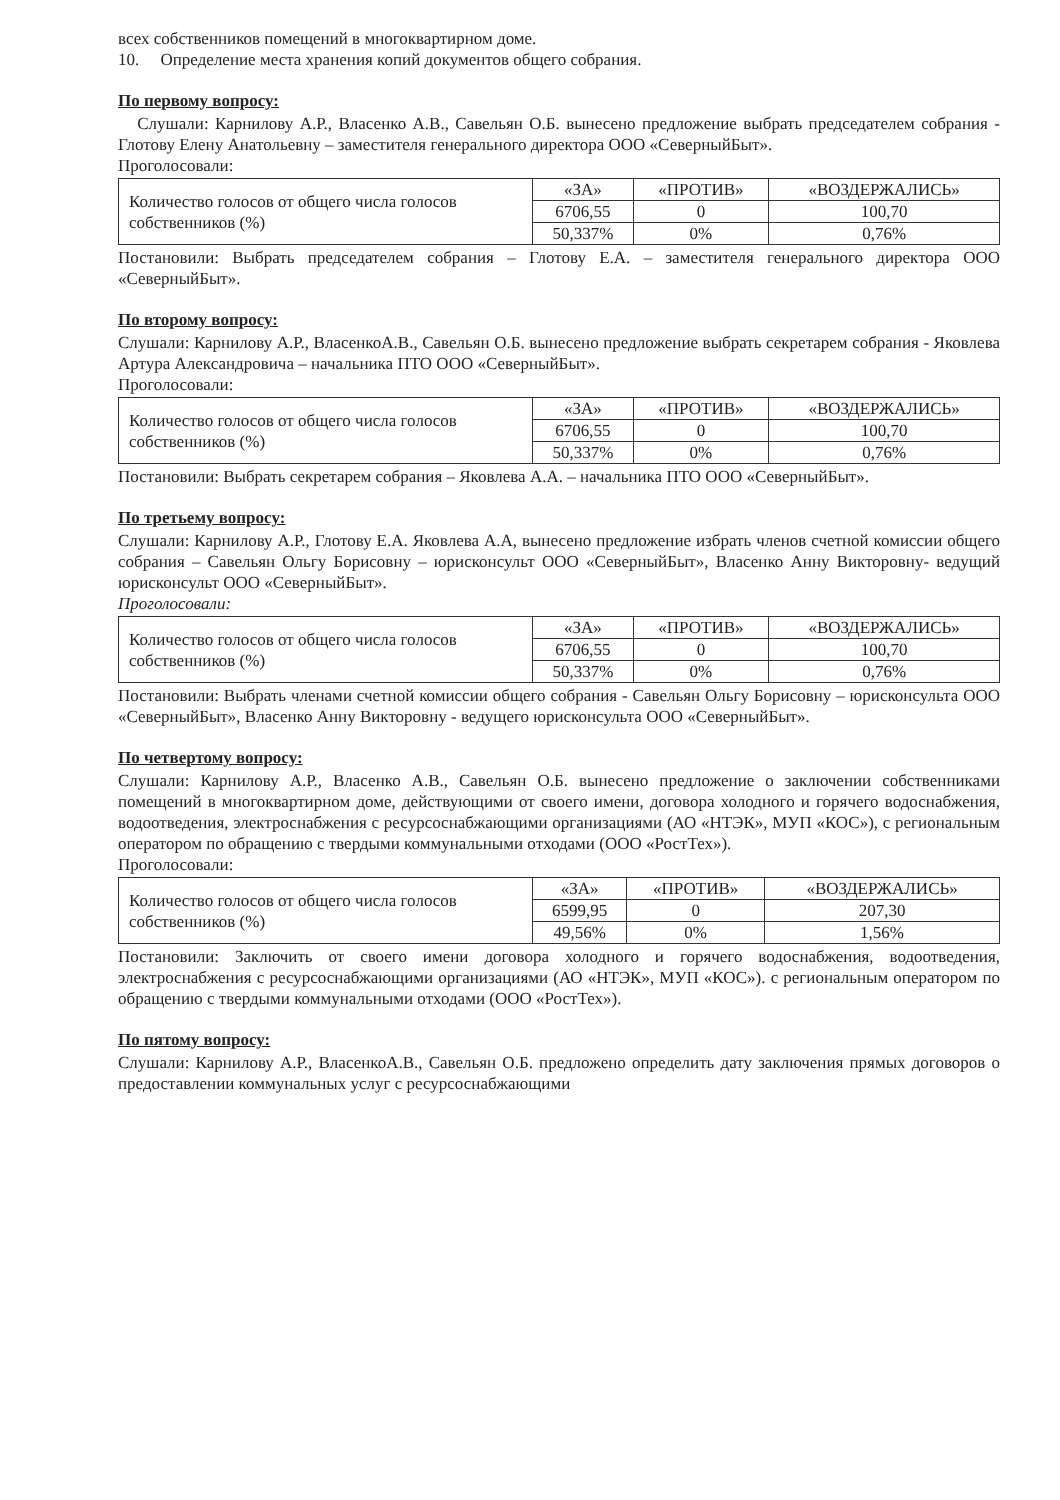всех собственников помещений в многоквартирном доме.
10. Определение места хранения копий документов общего собрания.
По первому вопросу:
Слушали: Карнилову А.Р., Власенко А.В., Савельян О.Б. вынесено предложение выбрать председателем собрания - Глотову Елену Анатольевну – заместителя генерального директора ООО «СеверныйБыт».
Проголосовали:
| Количество голосов от общего числа голосов собственников (%) | «ЗА» | «ПРОТИВ» | «ВОЗДЕРЖАЛИСЬ» |
| | 6706,55 | 0 | 100,70 |
| | 50,337% | 0% | 0,76% |
Постановили: Выбрать председателем собрания – Глотову Е.А. – заместителя генерального директора ООО «СеверныйБыт».
По второму вопросу:
Слушали: Карнилову А.Р., ВласенкоА.В., Савельян О.Б. вынесено предложение выбрать секретарем собрания - Яковлева Артура Александровича – начальника ПТО ООО «СеверныйБыт».
Проголосовали:
| Количество голосов от общего числа голосов собственников (%) | «ЗА» | «ПРОТИВ» | «ВОЗДЕРЖАЛИСЬ» |
| | 6706,55 | 0 | 100,70 |
| | 50,337% | 0% | 0,76% |
Постановили: Выбрать секретарем собрания – Яковлева А.А. – начальника ПТО ООО «СеверныйБыт».
По третьему вопросу:
Слушали: Карнилову А.Р., Глотову Е.А. Яковлева А.А, вынесено предложение избрать членов счетной комиссии общего собрания – Савельян Ольгу Борисовну – юрисконсульт ООО «СеверныйБыт», Власенко Анну Викторовну- ведущий юрисконсульт ООО «СеверныйБыт».
Проголосовали:
| Количество голосов от общего числа голосов собственников (%) | «ЗА» | «ПРОТИВ» | «ВОЗДЕРЖАЛИСЬ» |
| | 6706,55 | 0 | 100,70 |
| | 50,337% | 0% | 0,76% |
Постановили: Выбрать членами счетной комиссии общего собрания - Савельян Ольгу Борисовну – юрисконсульта ООО «СеверныйБыт», Власенко Анну Викторовну - ведущего юрисконсульта ООО «СеверныйБыт».
По четвертому вопросу:
Слушали: Карнилову А.Р., Власенко А.В., Савельян О.Б. вынесено предложение о заключении собственниками помещений в многоквартирном доме, действующими от своего имени, договора холодного и горячего водоснабжения, водоотведения, электроснабжения с ресурсоснабжающими организациями (АО «НТЭК», МУП «КОС»), с региональным оператором по обращению с твердыми коммунальными отходами (ООО «РостТех»).
Проголосовали:
| Количество голосов от общего числа голосов собственников (%) | «ЗА» | «ПРОТИВ» | «ВОЗДЕРЖАЛИСЬ» |
| | 6599,95 | 0 | 207,30 |
| | 49,56% | 0% | 1,56% |
Постановили: Заключить от своего имени договора холодного и горячего водоснабжения, водоотведения, электроснабжения с ресурсоснабжающими организациями (АО «НТЭК», МУП «КОС»). с региональным оператором по обращению с твердыми коммунальными отходами (ООО «РостТех»).
По пятому вопросу:
Слушали: Карнилову А.Р., ВласенкоА.В., Савельян О.Б. предложено определить дату заключения прямых договоров о предоставлении коммунальных услуг с ресурсоснабжающими